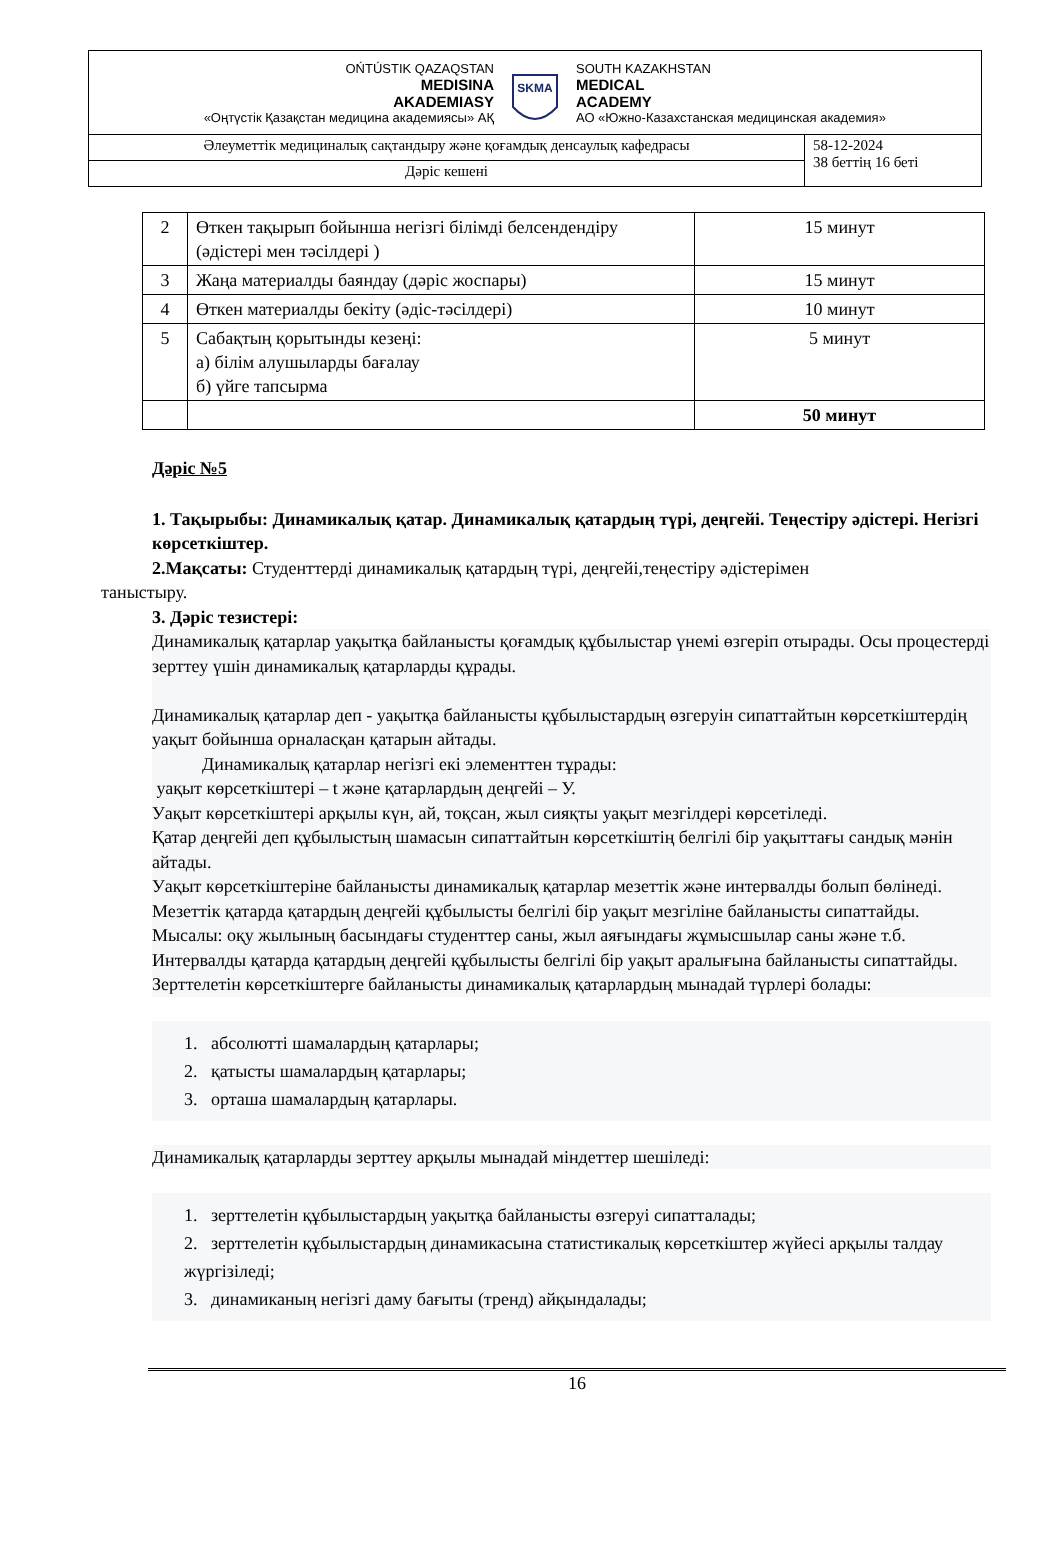OŃTÚSTIK QAZAQSTAN
MEDISINA
AKADEMIASY
«Оңтүстік Қазақстан медицина академиясы» АҚ
SKMA
SOUTH KAZAKHSTAN
MEDICAL
ACADEMY
АО «Южно-Казахстанская медицинская академия»
Әлеуметтік медициналық сақтандыру және қоғамдық денсаулық кафедрасы
Дәріс кешені
58-12-2024
38 беттің 16 беті
| 2 | Өткен тақырып бойынша негізгі білімді белсендендіру (әдістері мен тәсілдері ) | 15 минут |
| 3 | Жаңа материалды баяндау (дәріс жоспары) | 15 минут |
| 4 | Өткен материалды бекіту (әдіс-тәсілдері) | 10 минут |
| 5 | Сабақтың қорытынды кезеңі: а) білім алушыларды бағалау б) үйге тапсырма | 5 минут |
| | | 50 минут |
Дәріс №5
1. Тақырыбы: Динамикалық қатар. Динамикалық қатардың түрі, деңгейі. Теңестіру әдістері. Негізгі көрсеткіштер.
2.Мақсаты: Студенттерді динамикалық қатардың түрі, деңгейі,теңестіру әдістерімен
таныстыру.
3. Дәріс тезистері:
Динамикалық қатарлар уақытқа байланысты қоғамдық құбылыстар үнемі өзгеріп отырады. Осы процестерді зерттеу үшін динамикалық қатарларды құрады.
Динамикалық қатарлар деп - уақытқа байланысты құбылыстардың өзгеруін сипаттайтын көрсеткіштердің уақыт бойынша орналасқан қатарын айтады.
Динамикалық қатарлар негізгі екі элементтен тұрады:
уақыт көрсеткіштері – t және қатарлардың деңгейі – У.
Уақыт көрсеткіштері арқылы күн, ай, тоқсан, жыл сияқты уақыт мезгілдері көрсетіледі.
Қатар деңгейі деп құбылыстың шамасын сипаттайтын көрсеткіштің белгілі бір уақыттағы сандық мәнін айтады.
Уақыт көрсеткіштеріне байланысты динамикалық қатарлар мезеттік және интервалды болып бөлінеді.
Мезеттік қатарда қатардың деңгейі құбылысты белгілі бір уақыт мезгіліне байланысты сипаттайды. Мысалы: оқу жылының басындағы студенттер саны, жыл аяғындағы жұмысшылар саны және т.б.
Интервалды қатарда қатардың деңгейі құбылысты белгілі бір уақыт аралығына байланысты сипаттайды.
Зерттелетін көрсеткіштерге байланысты динамикалық қатарлардың мынадай түрлері болады:
1. абсолютті шамалардың қатарлары;
2. қатысты шамалардың қатарлары;
3. орташа шамалардың қатарлары.
Динамикалық қатарларды зерттеу арқылы мынадай міндеттер шешіледі:
1. зерттелетін құбылыстардың уақытқа байланысты өзгеруі сипатталады;
2. зерттелетін құбылыстардың динамикасына статистикалық көрсеткіштер жүйесі арқылы талдау жүргізіледі;
3. динамиканың негізгі даму бағыты (тренд) айқындалады;
16